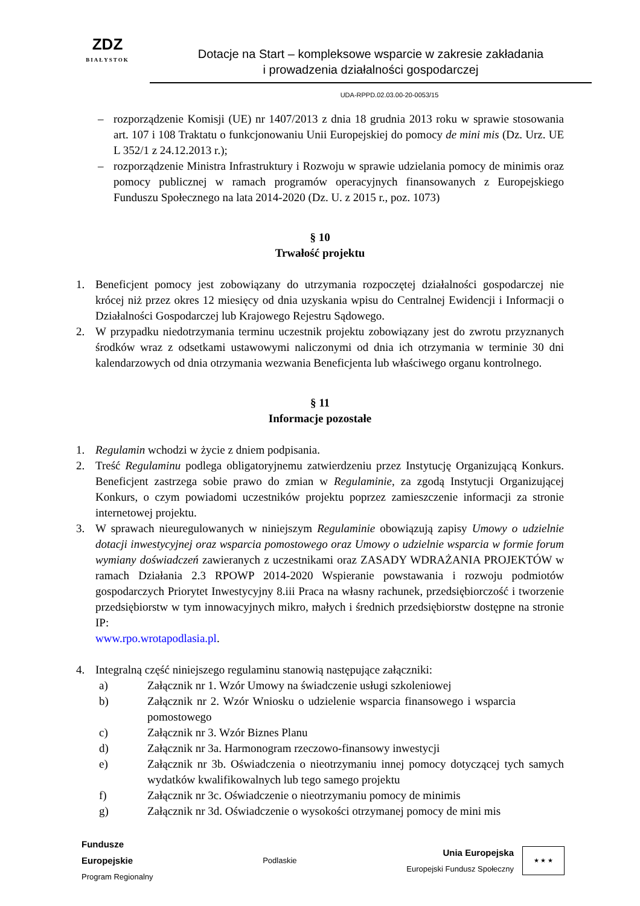ZDZ
BIAŁYSTOK
Dotacje na Start – kompleksowe wsparcie w zakresie zakładania
i prowadzenia działalności gospodarczej
UDA-RPPD.02.03.00-20-0053/15
– rozporządzenie Komisji (UE) nr 1407/2013 z dnia 18 grudnia 2013 roku w sprawie stosowania art. 107 i 108 Traktatu o funkcjonowaniu Unii Europejskiej do pomocy de mini mis (Dz. Urz. UE L 352/1 z 24.12.2013 r.);
– rozporządzenie Ministra Infrastruktury i Rozwoju w sprawie udzielania pomocy de minimis oraz pomocy publicznej w ramach programów operacyjnych finansowanych z Europejskiego Funduszu Społecznego na lata 2014-2020 (Dz. U. z 2015 r., poz. 1073)
§ 10
Trwałość projektu
1. Beneficjent pomocy jest zobowiązany do utrzymania rozpoczętej działalności gospodarczej nie krócej niż przez okres 12 miesięcy od dnia uzyskania wpisu do Centralnej Ewidencji i Informacji o Działalności Gospodarczej lub Krajowego Rejestru Sądowego.
2. W przypadku niedotrzymania terminu uczestnik projektu zobowiązany jest do zwrotu przyznanych środków wraz z odsetkami ustawowymi naliczonymi od dnia ich otrzymania w terminie 30 dni kalendarzowych od dnia otrzymania wezwania Beneficjenta lub właściwego organu kontrolnego.
§ 11
Informacje pozostałe
1. Regulamin wchodzi w życie z dniem podpisania.
2. Treść Regulaminu podlega obligatoryjnemu zatwierdzeniu przez Instytucję Organizującą Konkurs. Beneficjent zastrzega sobie prawo do zmian w Regulaminie, za zgodą Instytucji Organizującej Konkurs, o czym powiadomi uczestników projektu poprzez zamieszczenie informacji za stronie internetowej projektu.
3. W sprawach nieuregulowanych w niniejszym Regulaminie obowiązują zapisy Umowy o udzielnie dotacji inwestycyjnej oraz wsparcia pomostowego oraz Umowy o udzielnie wsparcia w formie forum wymiany doświadczeń zawieranych z uczestnikami oraz ZASADY WDRAŻANIA PROJEKTÓW w ramach Działania 2.3 RPOWP 2014-2020 Wspieranie powstawania i rozwoju podmiotów gospodarczych Priorytet Inwestycyjny 8.iii Praca na własny rachunek, przedsiębiorczość i tworzenie przedsiębiorstw w tym innowacyjnych mikro, małych i średnich przedsiębiorstw dostępne na stronie IP:
www.rpo.wrotapodlasia.pl.
4. Integralną część niniejszego regulaminu stanowią następujące załączniki:
a) Załącznik nr 1. Wzór Umowy na świadczenie usługi szkoleniowej
b) Załącznik nr 2. Wzór Wniosku o udzielenie wsparcia finansowego i wsparcia pomostowego
c) Załącznik nr 3. Wzór Biznes Planu
d) Załącznik nr 3a. Harmonogram rzeczowo-finansowy inwestycji
e) Załącznik nr 3b. Oświadczenia o nieotrzymaniu innej pomocy dotyczącej tych samych wydatków kwalifikowalnych lub tego samego projektu
f) Załącznik nr 3c. Oświadczenie o nieotrzymaniu pomocy de minimis
g) Załącznik nr 3d. Oświadczenie o wysokości otrzymanej pomocy de mini mis
Fundusze
Europejskie
Program Regionalny
Podlaskie
Unia Europejska
Europejski Fundusz Społeczny
★ ★ ★